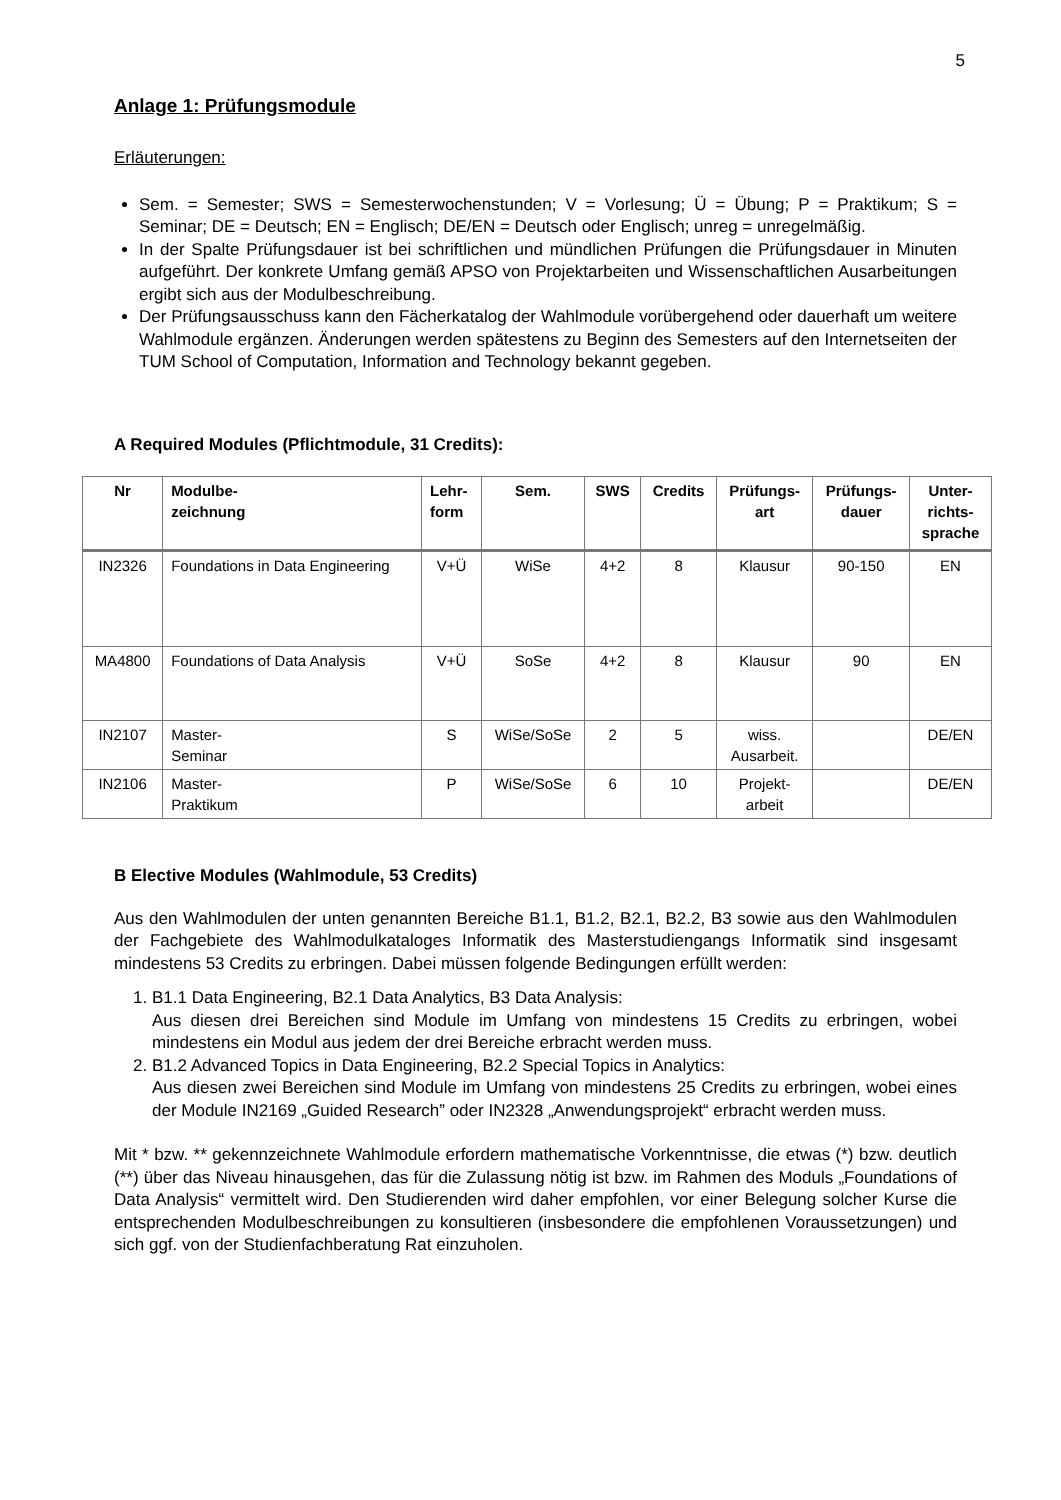5
Anlage 1: Prüfungsmodule
Erläuterungen:
Sem. = Semester; SWS = Semesterwochenstunden; V = Vorlesung; Ü = Übung; P = Praktikum; S = Seminar; DE = Deutsch; EN = Englisch; DE/EN = Deutsch oder Englisch; unreg = unregelmäßig.
In der Spalte Prüfungsdauer ist bei schriftlichen und mündlichen Prüfungen die Prüfungsdauer in Minuten aufgeführt. Der konkrete Umfang gemäß APSO von Projektarbeiten und Wissenschaftlichen Ausarbeitungen ergibt sich aus der Modulbeschreibung.
Der Prüfungsausschuss kann den Fächerkatalog der Wahlmodule vorübergehend oder dauerhaft um weitere Wahlmodule ergänzen. Änderungen werden spätestens zu Beginn des Semesters auf den Internetseiten der TUM School of Computation, Information and Technology bekannt gegeben.
A Required Modules (Pflichtmodule, 31 Credits):
| Nr | Modulbe- zeichnung | Lehr- form | Sem. | SWS | Credits | Prüfungs- art | Prüfungs- dauer | Unter- richts- sprache |
| --- | --- | --- | --- | --- | --- | --- | --- | --- |
| IN2326 | Foundations in Data Engineering | V+Ü | WiSe | 4+2 | 8 | Klausur | 90-150 | EN |
| MA4800 | Foundations of Data Analysis | V+Ü | SoSe | 4+2 | 8 | Klausur | 90 | EN |
| IN2107 | Master- Seminar | S | WiSe/SoSe | 2 | 5 | wiss. Ausarbeit. | | DE/EN |
| IN2106 | Master- Praktikum | P | WiSe/SoSe | 6 | 10 | Projekt- arbeit | | DE/EN |
B Elective Modules (Wahlmodule, 53 Credits)
Aus den Wahlmodulen der unten genannten Bereiche B1.1, B1.2, B2.1, B2.2, B3 sowie aus den Wahlmodulen der Fachgebiete des Wahlmodulkataloges Informatik des Masterstudiengangs Informatik sind insgesamt mindestens 53 Credits zu erbringen. Dabei müssen folgende Bedingungen erfüllt werden:
1. B1.1 Data Engineering, B2.1 Data Analytics, B3 Data Analysis:
Aus diesen drei Bereichen sind Module im Umfang von mindestens 15 Credits zu erbringen, wobei mindestens ein Modul aus jedem der drei Bereiche erbracht werden muss.
2. B1.2 Advanced Topics in Data Engineering, B2.2 Special Topics in Analytics:
Aus diesen zwei Bereichen sind Module im Umfang von mindestens 25 Credits zu erbringen, wobei eines der Module IN2169 „Guided Research” oder IN2328 „Anwendungsprojekt“ erbracht werden muss.
Mit * bzw. ** gekennzeichnete Wahlmodule erfordern mathematische Vorkenntnisse, die etwas (*) bzw. deutlich (**) über das Niveau hinausgehen, das für die Zulassung nötig ist bzw. im Rahmen des Moduls „Foundations of Data Analysis“ vermittelt wird. Den Studierenden wird daher empfohlen, vor einer Belegung solcher Kurse die entsprechenden Modulbeschreibungen zu konsultieren (insbesondere die empfohlenen Voraussetzungen) und sich ggf. von der Studienfachberatung Rat einzuholen.